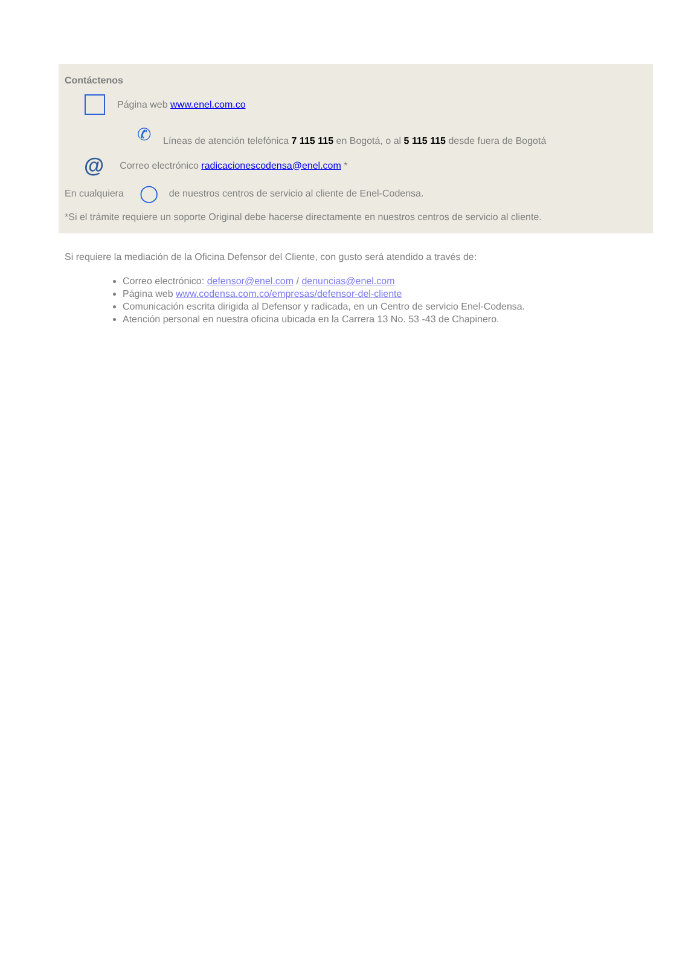Contáctenos
Página web www.enel.com.co
✆ Líneas de atención telefónica 7 115 115 en Bogotá, o al 5 115 115 desde fuera de Bogotá
@ Correo electrónico radicacionescodensa@enel.com *
En cualquiera ◯ de nuestros centros de servicio al cliente de Enel-Codensa.
*Si el trámite requiere un soporte Original debe hacerse directamente en nuestros centros de servicio al cliente.
Si requiere la mediación de la Oficina Defensor del Cliente, con gusto será atendido a través de:
Correo electrónico: defensor@enel.com / denuncias@enel.com
Página web www.codensa.com.co/empresas/defensor-del-cliente
Comunicación escrita dirigida al Defensor y radicada, en un Centro de servicio Enel-Codensa.
Atención personal en nuestra oficina ubicada en la Carrera 13 No. 53 -43 de Chapinero.